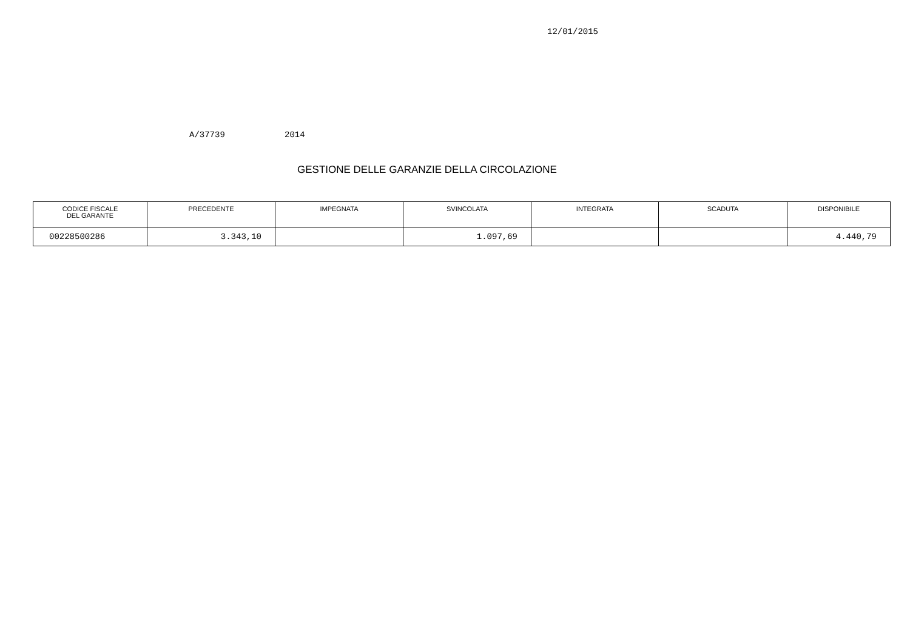12/01/2015
A/37739 2014
GESTIONE DELLE GARANZIE DELLA CIRCOLAZIONE
| CODICE FISCALE DEL GARANTE | PRECEDENTE | IMPEGNATA | SVINCOLATA | INTEGRATA | SCADUTA | DISPONIBILE |
| --- | --- | --- | --- | --- | --- | --- |
| 00228500286 | 3.343,10 | | 1.097,69 | | | 4.440,79 |